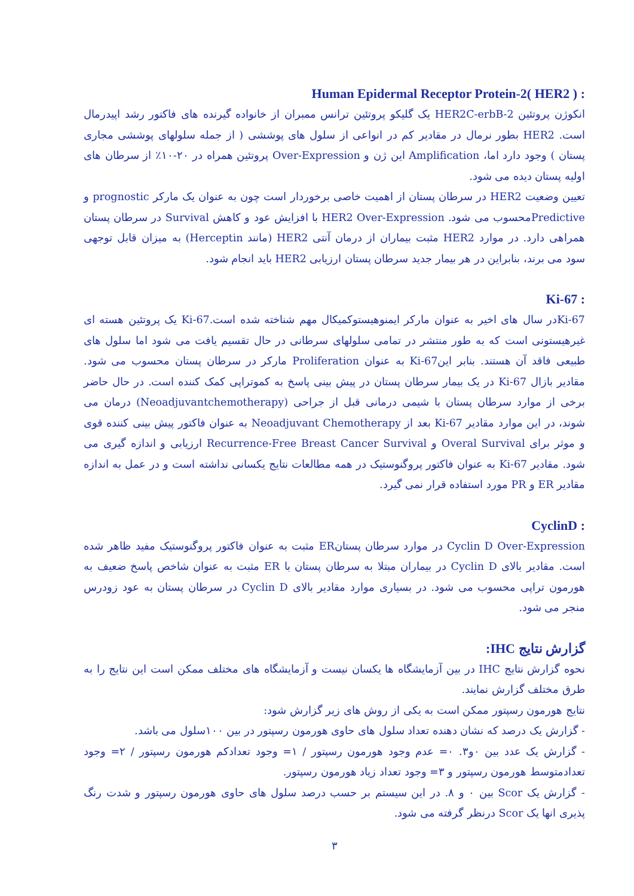: Human Epidermal Receptor Protein-2( HER2 )
انکوژن پروتئین HER2C-erbB-2 یک گلیکو پروتئین ترانس ممبران از خانواده گیرنده های فاکتور رشد اپیدرمال است. HER2 بطور نرمال در مقادیر کم در انواعی از سلول های پوششی ( از جمله سلولهای پوششی مجاری پستان ) وجود دارد اما، Amplification این ژن و Over-Expression پروتئین همراه در ۲۰-۱۰٪ از سرطان های اولیه پستان دیده می شود.
تعیین وضعیت HER2 در سرطان پستان از اهمیت خاصی برخوردار است چون به عنوان یک مارکر prognostic و Predictiveمحسوب می شود. HER2 Over-Expression با افزایش عود و کاهش Survival در سرطان پستان همراهی دارد. در موارد HER2 مثبت بیماران از درمان آنتی HER2 (مانند Herceptin) به میزان قابل توجهی سود می برند، بنابراین در هر بیمار جدید سرطان پستان ارزیابی HER2 باید انجام شود.
: Ki-67
Ki-67در سال های اخیر به عنوان مارکر ایمنوهیستوکمیکال مهم شناخته شده است.Ki-67 یک پروتئین هسته ای غیرهیستونی است که به طور منتشر در تمامی سلولهای سرطانی در حال تقسیم یافت می شود اما سلول های طبیعی فاقد آن هستند. بنابر اینKi-67 به عنوان Proliferation مارکر در سرطان پستان محسوب می شود. مقادیر بازال Ki-67 در یک بیمار سرطان پستان در پیش بینی پاسخ به کموتراپی کمک کننده است. در حال حاضر برخی از موارد سرطان پستان با شیمی درمانی قبل از جراحی (Neoadjuvantchemotherapy) درمان می شوند، در این موارد مقادیر Ki-67 بعد از Neoadjuvant Chemotherapy به عنوان فاکتور پیش بینی کننده قوی و موثر برای Overal Survival و Recurrence-Free Breast Cancer Survival ارزیابی و اندازه گیری می شود. مقادیر Ki-67 به عنوان فاکتور پروگنوستیک در همه مطالعات نتایج یکسانی نداشته است و در عمل به اندازه مقادیر ER و PR مورد استفاده قرار نمی گیرد.
: CyclinD
Cyclin D Over-Expression در موارد سرطان پستانER مثبت به عنوان فاکتور پروگنوستیک مفید ظاهر شده است. مقادیر بالای Cyclin D در بیماران مبتلا به سرطان پستان با ER مثبت به عنوان شاخص پاسخ ضعیف به هورمون تراپی محسوب می شود. در بسیاری موارد مقادیر بالای Cyclin D در سرطان پستان به عود زودرس منجر می شود.
گزارش نتایج IHC:
نحوه گزارش نتایج IHC در بین آزمایشگاه ها یکسان نیست و آزمایشگاه های مختلف ممکن است این نتایج را به طرق مختلف گزارش نمایند.
نتایج هورمون رسپتور ممکن است به یکی از روش های زیر گزارش شود:
- گزارش یک درصد که نشان دهنده تعداد سلول های حاوی هورمون رسپتور در بین ۱۰۰سلول می باشد.
- گزارش یک عدد بین ۰و۳. ۰= عدم وجود هورمون رسپتور / ۱= وجود تعدادکم هورمون رسپتور / ۲= وجود تعدادمتوسط هورمون رسپتور و ۳= وجود تعداد زیاد هورمون رسپتور.
- گزارش یک Scor بین ۰ و ۸. در این سیستم بر حسب درصد سلول های حاوی هورمون رسپتور و شدت رنگ پذیری انها یک Scor درنظر گرفته می شود.
۳